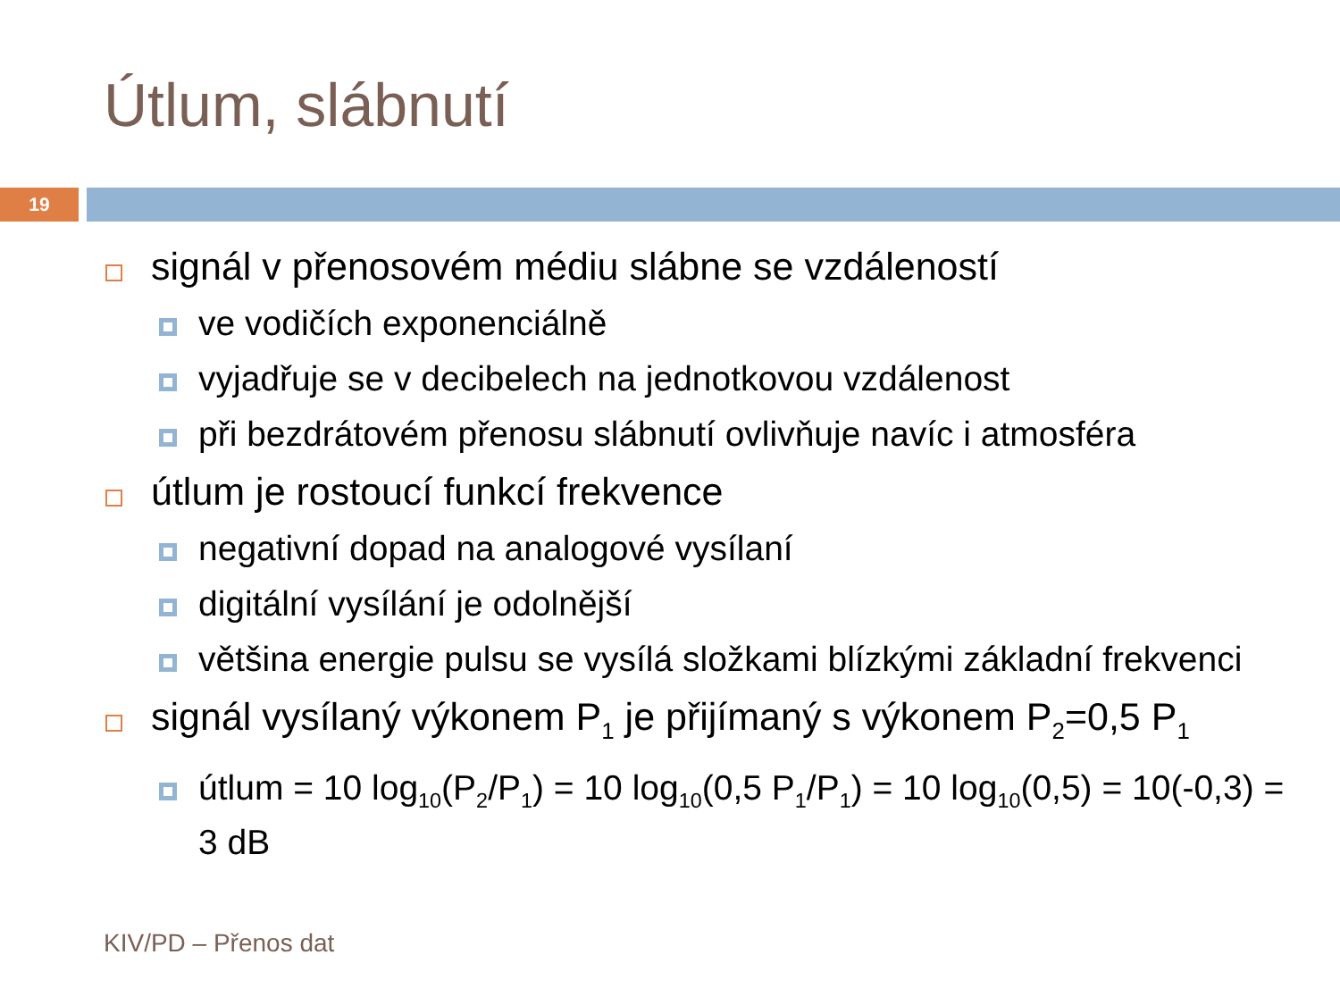Útlum, slábnutí
19
signál v přenosovém médiu slábne se vzdáleností
ve vodičích exponenciálně
vyjadřuje se v decibelech na jednotkovou vzdálenost
při bezdrátovém přenosu slábnutí ovlivňuje navíc i atmosféra
útlum je rostoucí funkcí frekvence
negativní dopad na analogové vysílaní
digitální vysílání je odolnější
většina energie pulsu se vysílá složkami blízkými základní frekvenci
signál vysílaný výkonem P<sub>1</sub> je přijímaný s výkonem P<sub>2</sub>=0,5 P<sub>1</sub>
útlum = 10 log<sub>10</sub>(P<sub>2</sub>/P<sub>1</sub>) = 10 log<sub>10</sub>(0,5 P<sub>1</sub>/P<sub>1</sub>) = 10 log<sub>10</sub>(0,5) = 10(-0,3) = 3 dB
KIV/PD – Přenos dat